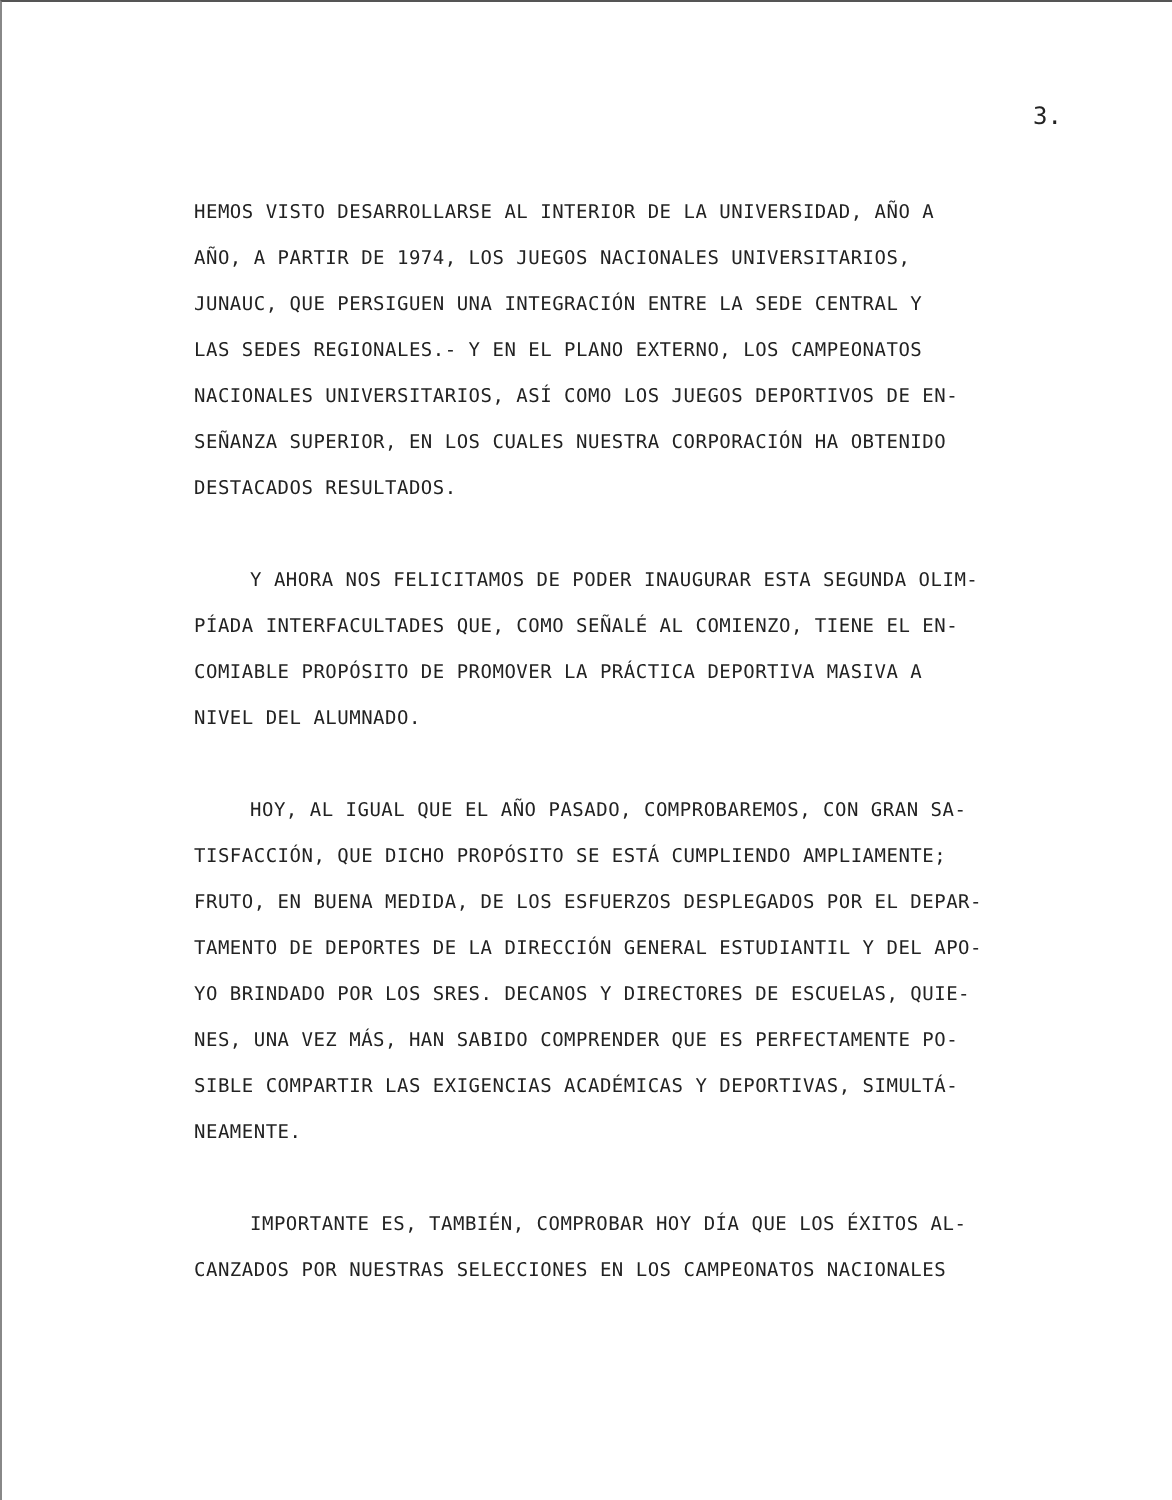3.
HEMOS VISTO DESARROLLARSE AL INTERIOR DE LA UNIVERSIDAD, AÑO A
AÑO, A PARTIR DE 1974, LOS JUEGOS NACIONALES UNIVERSITARIOS,
JUNAUC, QUE PERSIGUEN UNA INTEGRACIÓN ENTRE LA SEDE CENTRAL Y
LAS SEDES REGIONALES.- Y EN EL PLANO EXTERNO, LOS CAMPEONATOS
NACIONALES UNIVERSITARIOS, ASÍ COMO LOS JUEGOS DEPORTIVOS DE EN-
SEÑANZA SUPERIOR, EN LOS CUALES NUESTRA CORPORACIÓN HA OBTENIDO
DESTACADOS RESULTADOS.
Y AHORA NOS FELICITAMOS DE PODER INAUGURAR ESTA SEGUNDA OLIM-
PÍADA INTERFACULTADES QUE, COMO SEÑALÉ AL COMIENZO, TIENE EL EN-
COMIABLE PROPÓSITO DE PROMOVER LA PRÁCTICA DEPORTIVA MASIVA A
NIVEL DEL ALUMNADO.
HOY, AL IGUAL QUE EL AÑO PASADO, COMPROBAREMOS, CON GRAN SA-
TISFACCIÓN, QUE DICHO PROPÓSITO SE ESTÁ CUMPLIENDO AMPLIAMENTE;
FRUTO, EN BUENA MEDIDA, DE LOS ESFUERZOS DESPLEGADOS POR EL DEPAR-
TAMENTO DE DEPORTES DE LA DIRECCIÓN GENERAL ESTUDIANTIL Y DEL APO-
YO BRINDADO POR LOS SRES. DECANOS Y DIRECTORES DE ESCUELAS, QUIE-
NES, UNA VEZ MÁS, HAN SABIDO COMPRENDER QUE ES PERFECTAMENTE PO-
SIBLE COMPARTIR LAS EXIGENCIAS ACADÉMICAS Y DEPORTIVAS, SIMULTÁ-
NEAMENTE.
IMPORTANTE ES, TAMBIÉN, COMPROBAR HOY DÍA QUE LOS ÉXITOS AL-
CANZADOS POR NUESTRAS SELECCIONES EN LOS CAMPEONATOS NACIONALES